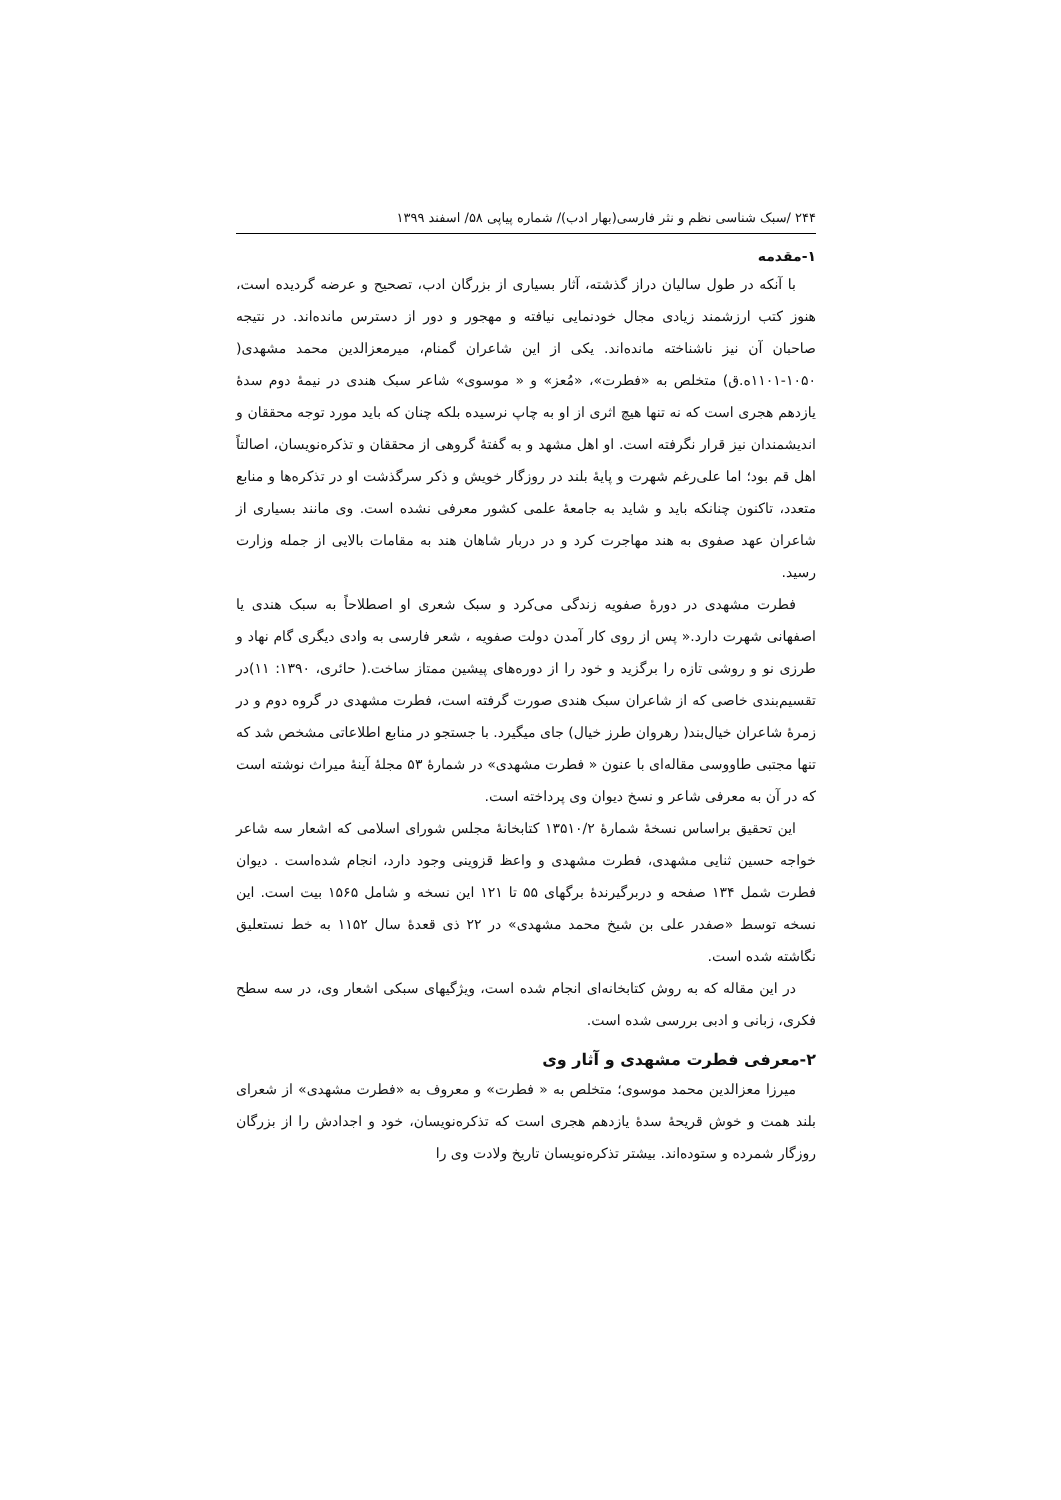۲۴۴ /سبک شناسی نظم و نثر فارسی(بهار ادب)/ شماره پیاپی ۵۸/ اسفند ۱۳۹۹
۱-مقدمه
با آنکه در طول سالیان دراز گذشته، آثار بسیاری از بزرگان ادب، تصحیح و عرضه گردیده است، هنوز کتب ارزشمند زیادی مجال خودنمایی نیافته و مهجور و دور از دسترس مانده‌اند. در نتیجه صاحبان آن نیز ناشناخته مانده‌اند. یکی از این شاعران گمنام، میرمعزالدین محمد مشهدی( ۱۰۵۰-۱۱۰۱ه.ق) متخلص به «فطرت»، «مُعز» و « موسوی» شاعر سبک هندی در نیمهٔ دوم سدهٔ یازدهم هجری است که نه تنها هیچ اثری از او به چاپ نرسیده بلکه چنان که باید مورد توجه محققان و اندیشمندان نیز قرار نگرفته است. او اهل مشهد و به گفتهٔ گروهی از محققان و تذکره‌نویسان، اصالتاً اهل قم بود؛ اما علی‌رغم شهرت و پایهٔ بلند در روزگار خویش و ذکر سرگذشت او در تذکره‌ها و منابع متعدد، تاکنون چنانکه باید و شاید به جامعهٔ علمی کشور معرفی نشده است. وی مانند بسیاری از شاعران عهد صفوی به هند مهاجرت کرد و در دربار شاهان هند به مقامات بالایی از جمله وزارت رسید.
فطرت مشهدی در دورهٔ صفویه زندگی می‌کرد و سبک شعری او اصطلاحاً به سبک هندی یا اصفهانی شهرت دارد.« پس از روی کار آمدن دولت صفویه ، شعر فارسی به وادی دیگری گام نهاد و طرزی نو و روشی تازه را برگزید و خود را از دوره‌های پیشین ممتاز ساخت.( حائری، ۱۳۹۰: ۱۱)در تقسیم‌بندی خاصی که از شاعران سبک هندی صورت گرفته است، فطرت مشهدی در گروه دوم و در زمرهٔ شاعران خیال‌بند( رهروان طرز خیال) جای میگیرد. با جستجو در منابع اطلاعاتی مشخص شد که تنها مجتبی طاووسی مقاله‌ای با عنون « فطرت مشهدی» در شمارهٔ ۵۳ مجلهٔ آینهٔ میراث نوشته است که در آن به معرفی شاعر و نسخ دیوان وی پرداخته است.
این تحقیق براساس نسخهٔ شمارهٔ ۱۳۵۱۰/۲ کتابخانهٔ مجلس شورای اسلامی که اشعار سه شاعر خواجه حسین ثنایی مشهدی، فطرت مشهدی و واعظ قزوینی وجود دارد، انجام شده‌است . دیوان فطرت شمل ۱۳۴ صفحه و دربرگیرندهٔ برگهای ۵۵ تا ۱۲۱ این نسخه و شامل ۱۵۶۵ بیت است. این نسخه توسط «صفدر علی بن شیخ محمد مشهدی» در ۲۲ ذی قعدهٔ سال ۱۱۵۲ به خط نستعلیق نگاشته شده است.
در این مقاله که به روش کتابخانه‌ای انجام شده است، ویژگیهای سبکی اشعار وی، در سه سطح فکری، زبانی و ادبی بررسی شده است.
۲-معرفی فطرت مشهدی و آثار وی
میرزا معزالدین محمد موسوی؛ متخلص به « فطرت» و معروف به «فطرت مشهدی» از شعرای بلند همت و خوش قریحهٔ سدهٔ یازدهم هجری است که تذکره‌نویسان، خود و اجدادش را از بزرگان روزگار شمرده و ستوده‌اند. بیشتر تذکره‌نویسان تاریخ ولادت وی را